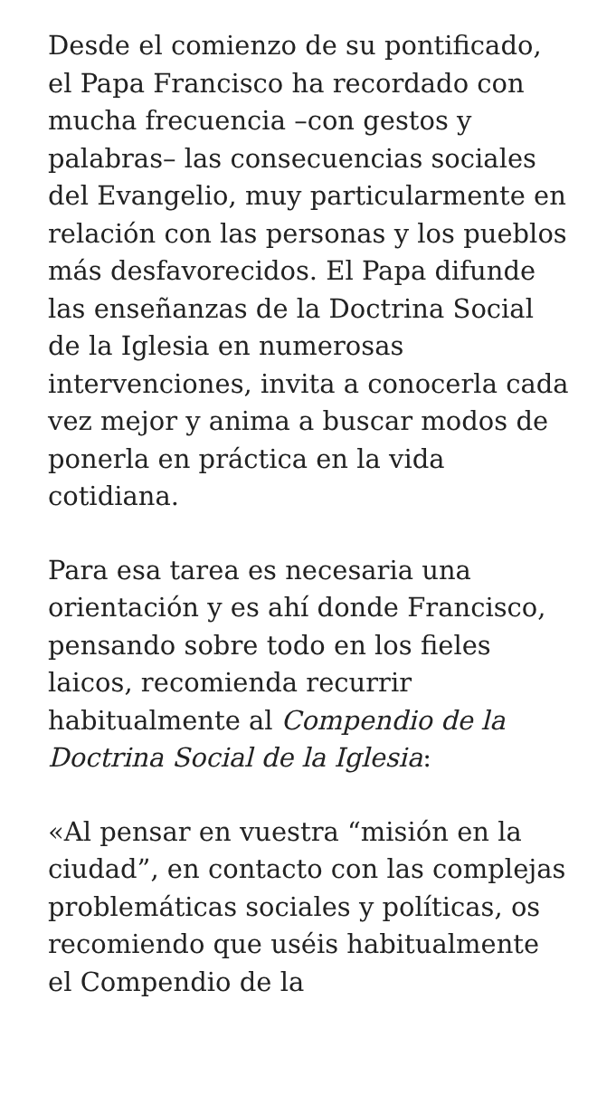Desde el comienzo de su pontificado, el Papa Francisco ha recordado con mucha frecuencia –con gestos y palabras– las consecuencias sociales del Evangelio, muy particularmente en relación con las personas y los pueblos más desfavorecidos. El Papa difunde las enseñanzas de la Doctrina Social de la Iglesia en numerosas intervenciones, invita a conocerla cada vez mejor y anima a buscar modos de ponerla en práctica en la vida cotidiana.
Para esa tarea es necesaria una orientación y es ahí donde Francisco, pensando sobre todo en los fieles laicos, recomienda recurrir habitualmente al Compendio de la Doctrina Social de la Iglesia:
«Al pensar en vuestra “misión en la ciudad”, en contacto con las complejas problemáticas sociales y políticas, os recomiendo que uséis habitualmente el Compendio de la